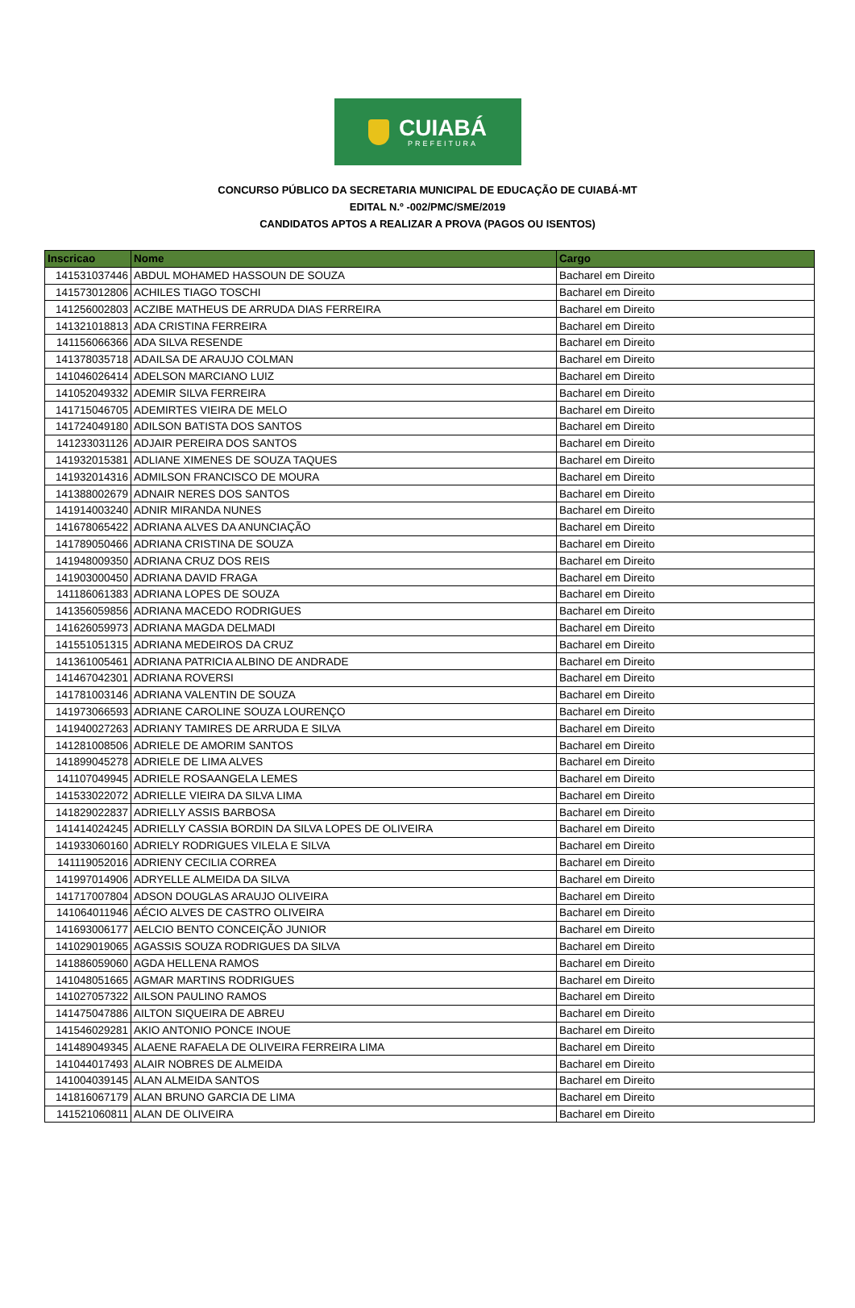CUIABÁ
PREFEITURA
CONCURSO PÚBLICO DA SECRETARIA MUNICIPAL DE EDUCAÇÃO DE CUIABÁ-MT
EDITAL N.º -002/PMC/SME/2019
CANDIDATOS APTOS A REALIZAR A PROVA (PAGOS OU ISENTOS)
| Inscricao | Nome | Cargo |
| --- | --- | --- |
| 141531037446 | ABDUL MOHAMED HASSOUN DE SOUZA | Bacharel em Direito |
| 141573012806 | ACHILES TIAGO TOSCHI | Bacharel em Direito |
| 141256002803 | ACZIBE MATHEUS DE ARRUDA DIAS FERREIRA | Bacharel em Direito |
| 141321018813 | ADA CRISTINA FERREIRA | Bacharel em Direito |
| 141156066366 | ADA SILVA RESENDE | Bacharel em Direito |
| 141378035718 | ADAILSA DE ARAUJO COLMAN | Bacharel em Direito |
| 141046026414 | ADELSON MARCIANO LUIZ | Bacharel em Direito |
| 141052049332 | ADEMIR SILVA FERREIRA | Bacharel em Direito |
| 141715046705 | ADEMIRTES VIEIRA DE MELO | Bacharel em Direito |
| 141724049180 | ADILSON BATISTA DOS SANTOS | Bacharel em Direito |
| 141233031126 | ADJAIR PEREIRA DOS SANTOS | Bacharel em Direito |
| 141932015381 | ADLIANE XIMENES DE SOUZA TAQUES | Bacharel em Direito |
| 141932014316 | ADMILSON FRANCISCO DE MOURA | Bacharel em Direito |
| 141388002679 | ADNAIR NERES DOS SANTOS | Bacharel em Direito |
| 141914003240 | ADNIR MIRANDA NUNES | Bacharel em Direito |
| 141678065422 | ADRIANA ALVES DA ANUNCIAÇÃO | Bacharel em Direito |
| 141789050466 | ADRIANA CRISTINA DE SOUZA | Bacharel em Direito |
| 141948009350 | ADRIANA CRUZ DOS REIS | Bacharel em Direito |
| 141903000450 | ADRIANA DAVID FRAGA | Bacharel em Direito |
| 141186061383 | ADRIANA LOPES DE SOUZA | Bacharel em Direito |
| 141356059856 | ADRIANA MACEDO RODRIGUES | Bacharel em Direito |
| 141626059973 | ADRIANA MAGDA DELMADI | Bacharel em Direito |
| 141551051315 | ADRIANA MEDEIROS DA CRUZ | Bacharel em Direito |
| 141361005461 | ADRIANA PATRICIA ALBINO DE ANDRADE | Bacharel em Direito |
| 141467042301 | ADRIANA ROVERSI | Bacharel em Direito |
| 141781003146 | ADRIANA VALENTIN DE SOUZA | Bacharel em Direito |
| 141973066593 | ADRIANE CAROLINE SOUZA LOURENÇO | Bacharel em Direito |
| 141940027263 | ADRIANY TAMIRES DE ARRUDA E SILVA | Bacharel em Direito |
| 141281008506 | ADRIELE DE AMORIM SANTOS | Bacharel em Direito |
| 141899045278 | ADRIELE DE LIMA ALVES | Bacharel em Direito |
| 141107049945 | ADRIELE ROSAANGELA LEMES | Bacharel em Direito |
| 141533022072 | ADRIELLE VIEIRA DA SILVA LIMA | Bacharel em Direito |
| 141829022837 | ADRIELLY ASSIS BARBOSA | Bacharel em Direito |
| 141414024245 | ADRIELLY CASSIA BORDIN DA SILVA LOPES DE OLIVEIRA | Bacharel em Direito |
| 141933060160 | ADRIELY RODRIGUES VILELA E SILVA | Bacharel em Direito |
| 141119052016 | ADRIENY CECILIA CORREA | Bacharel em Direito |
| 141997014906 | ADRYELLE ALMEIDA DA SILVA | Bacharel em Direito |
| 141717007804 | ADSON DOUGLAS ARAUJO OLIVEIRA | Bacharel em Direito |
| 141064011946 | AÉCIO ALVES DE CASTRO OLIVEIRA | Bacharel em Direito |
| 141693006177 | AELCIO BENTO CONCEIÇÃO JUNIOR | Bacharel em Direito |
| 141029019065 | AGASSIS SOUZA RODRIGUES DA SILVA | Bacharel em Direito |
| 141886059060 | AGDA HELLENA RAMOS | Bacharel em Direito |
| 141048051665 | AGMAR MARTINS RODRIGUES | Bacharel em Direito |
| 141027057322 | AILSON PAULINO RAMOS | Bacharel em Direito |
| 141475047886 | AILTON SIQUEIRA DE ABREU | Bacharel em Direito |
| 141546029281 | AKIO ANTONIO PONCE INOUE | Bacharel em Direito |
| 141489049345 | ALAENE RAFAELA DE OLIVEIRA FERREIRA LIMA | Bacharel em Direito |
| 141044017493 | ALAIR NOBRES DE ALMEIDA | Bacharel em Direito |
| 141004039145 | ALAN ALMEIDA SANTOS | Bacharel em Direito |
| 141816067179 | ALAN BRUNO GARCIA DE LIMA | Bacharel em Direito |
| 141521060811 | ALAN DE OLIVEIRA | Bacharel em Direito |